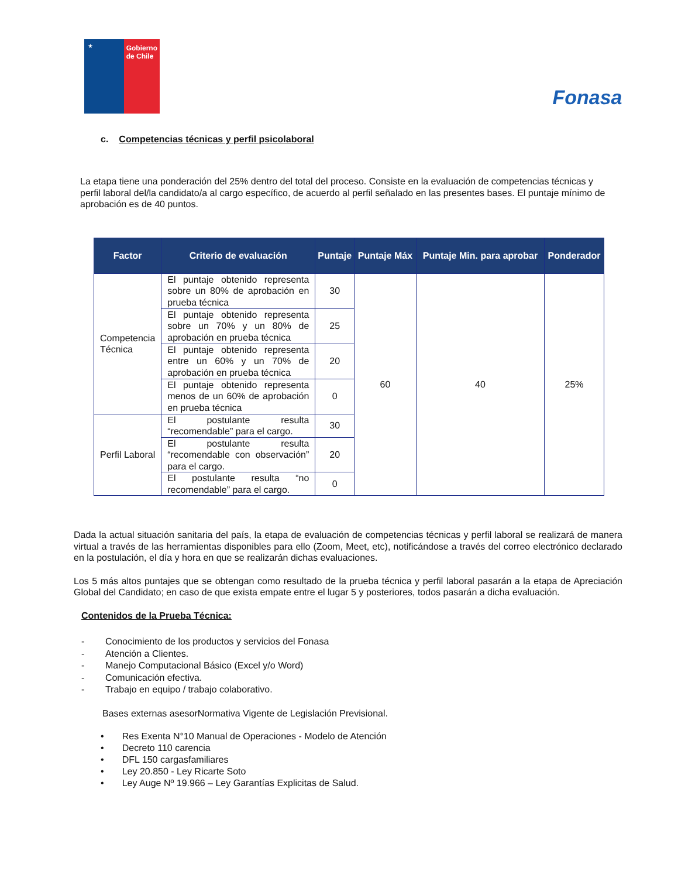★
Gobierno de Chile
Fonasa
c. Competencias técnicas y perfil psicolaboral
La etapa tiene una ponderación del 25% dentro del total del proceso. Consiste en la evaluación de competencias técnicas y perfil laboral del/la candidato/a al cargo específico, de acuerdo al perfil señalado en las presentes bases. El puntaje mínimo de aprobación es de 40 puntos.
| Factor | Criterio de evaluación | Puntaje | Puntaje Máx | Puntaje Min. para aprobar | Ponderador |
| --- | --- | --- | --- | --- | --- |
| Competencia Técnica | El puntaje obtenido representa sobre un 80% de aprobación en prueba técnica | 30 | 60 | 40 | 25% |
| | El puntaje obtenido representa sobre un 70% y un 80% de aprobación en prueba técnica | 25 | | | |
| | El puntaje obtenido representa entre un 60% y un 70% de aprobación en prueba técnica | 20 | | | |
| | El puntaje obtenido representa menos de un 60% de aprobación en prueba técnica | 0 | | | |
| Perfil Laboral | El postulante resulta “recomendable” para el cargo. | 30 | | | |
| | El postulante resulta “recomendable con observación” para el cargo. | 20 | | | |
| | El postulante resulta “no recomendable” para el cargo. | 0 | | | |
Dada la actual situación sanitaria del país, la etapa de evaluación de competencias técnicas y perfil laboral se realizará de manera virtual a través de las herramientas disponibles para ello (Zoom, Meet, etc), notificándose a través del correo electrónico declarado en la postulación, el día y hora en que se realizarán dichas evaluaciones.
Los 5 más altos puntajes que se obtengan como resultado de la prueba técnica y perfil laboral pasarán a la etapa de Apreciación Global del Candidato; en caso de que exista empate entre el lugar 5 y posteriores, todos pasarán a dicha evaluación.
Contenidos de la Prueba Técnica:
- Conocimiento de los productos y servicios del Fonasa
- Atención a Clientes.
- Manejo Computacional Básico (Excel y/o Word)
- Comunicación efectiva.
- Trabajo en equipo / trabajo colaborativo.
Bases externas asesorNormativa Vigente de Legislación Previsional.
• Res Exenta N°10 Manual de Operaciones - Modelo de Atención
• Decreto 110 carencia
• DFL 150 cargasfamiliares
• Ley 20.850 - Ley Ricarte Soto
• Ley Auge Nº 19.966 – Ley Garantías Explicitas de Salud.